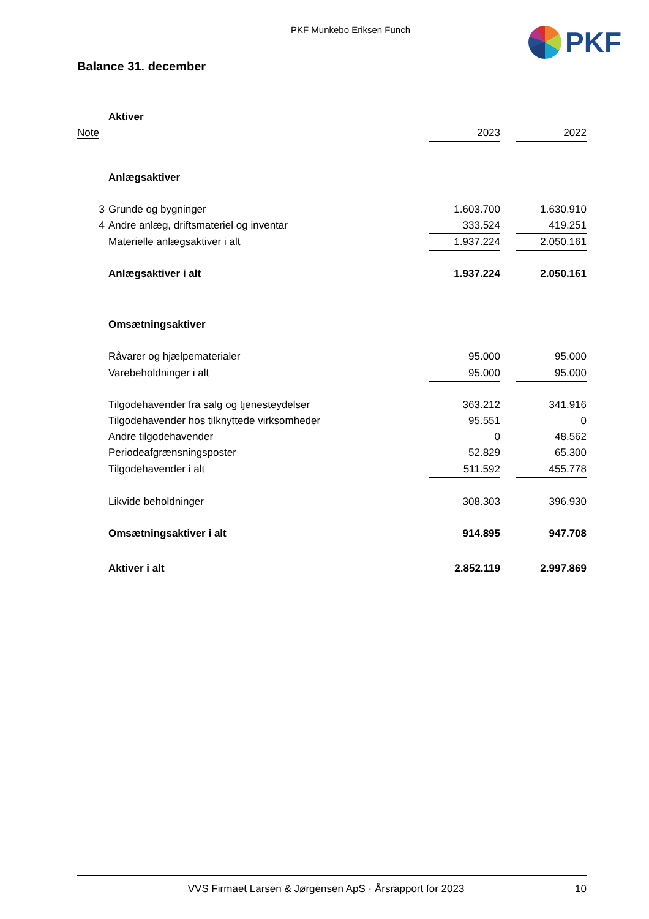PKF Munkebo Eriksen Funch
PKF
Balance 31. december
| | Aktiver | | | |
| Note | | 2023 | | 2022 |
| | Anlægsaktiver | | | |
| 3 | Grunde og bygninger | 1.603.700 | | 1.630.910 |
| 4 | Andre anlæg, driftsmateriel og inventar | 333.524 | | 419.251 |
| | Materielle anlægsaktiver i alt | 1.937.224 | | 2.050.161 |
| | Anlægsaktiver i alt | 1.937.224 | | 2.050.161 |
| | Omsætningsaktiver | | | |
| | Råvarer og hjælpematerialer | 95.000 | | 95.000 |
| | Varebeholdninger i alt | 95.000 | | 95.000 |
| | Tilgodehavender fra salg og tjenesteydelser | 363.212 | | 341.916 |
| | Tilgodehavender hos tilknyttede virksomheder | 95.551 | | 0 |
| | Andre tilgodehavender | 0 | | 48.562 |
| | Periodeafgrænsningsposter | 52.829 | | 65.300 |
| | Tilgodehavender i alt | 511.592 | | 455.778 |
| | Likvide beholdninger | 308.303 | | 396.930 |
| | Omsætningsaktiver i alt | 914.895 | | 947.708 |
| | Aktiver i alt | 2.852.119 | | 2.997.869 |
VVS Firmaet Larsen & Jørgensen ApS · Årsrapport for 2023 10